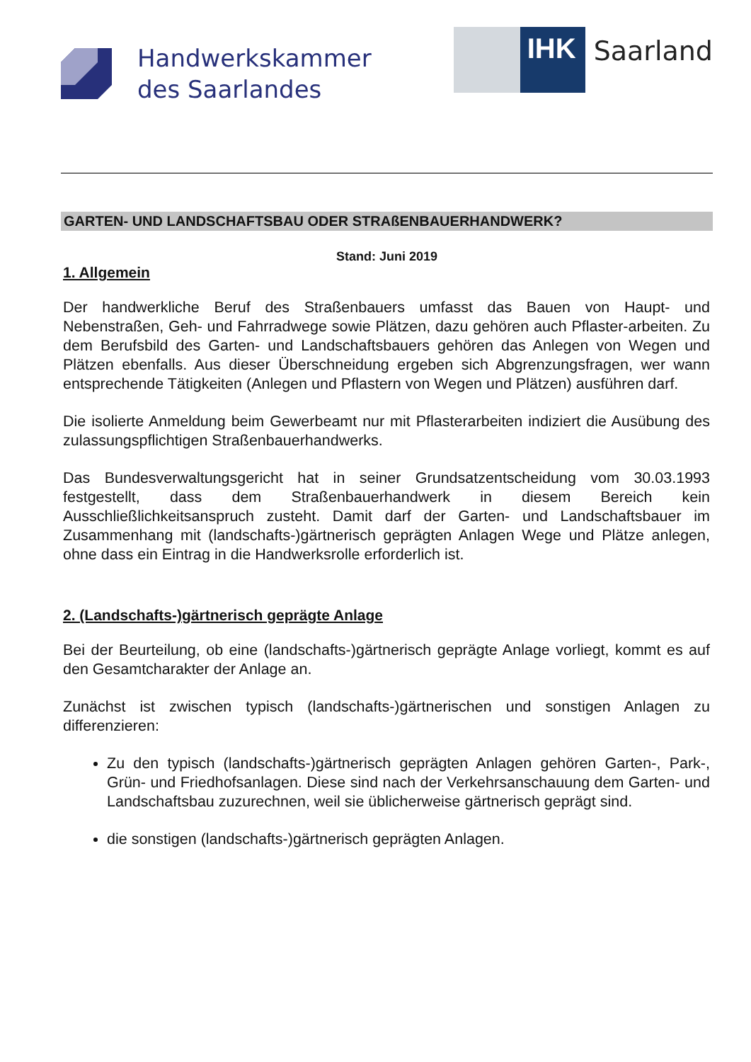Handwerkskammer
des Saarlandes
IHK
Saarland
GARTEN- UND LANDSCHAFTSBAU ODER STRAßENBAUERHANDWERK?
Stand: Juni 2019
1. Allgemein
Der handwerkliche Beruf des Straßenbauers umfasst das Bauen von Haupt- und Nebenstraßen, Geh- und Fahrradwege sowie Plätzen, dazu gehören auch Pflaster-arbeiten. Zu dem Berufsbild des Garten- und Landschaftsbauers gehören das Anlegen von Wegen und Plätzen ebenfalls. Aus dieser Überschneidung ergeben sich Abgrenzungsfragen, wer wann entsprechende Tätigkeiten (Anlegen und Pflastern von Wegen und Plätzen) ausführen darf.
Die isolierte Anmeldung beim Gewerbeamt nur mit Pflasterarbeiten indiziert die Ausübung des zulassungspflichtigen Straßenbauerhandwerks.
Das Bundesverwaltungsgericht hat in seiner Grundsatzentscheidung vom 30.03.1993 festgestellt, dass dem Straßenbauerhandwerk in diesem Bereich kein Ausschließlichkeitsanspruch zusteht. Damit darf der Garten- und Landschaftsbauer im Zusammenhang mit (landschafts-)gärtnerisch geprägten Anlagen Wege und Plätze anlegen, ohne dass ein Eintrag in die Handwerksrolle erforderlich ist.
2. (Landschafts-)gärtnerisch geprägte Anlage
Bei der Beurteilung, ob eine (landschafts-)gärtnerisch geprägte Anlage vorliegt, kommt es auf den Gesamtcharakter der Anlage an.
Zunächst ist zwischen typisch (landschafts-)gärtnerischen und sonstigen Anlagen zu differenzieren:
Zu den typisch (landschafts-)gärtnerisch geprägten Anlagen gehören Garten-, Park-, Grün- und Friedhofsanlagen. Diese sind nach der Verkehrsanschauung dem Garten- und Landschaftsbau zuzurechnen, weil sie üblicherweise gärtnerisch geprägt sind.
die sonstigen (landschafts-)gärtnerisch geprägten Anlagen.